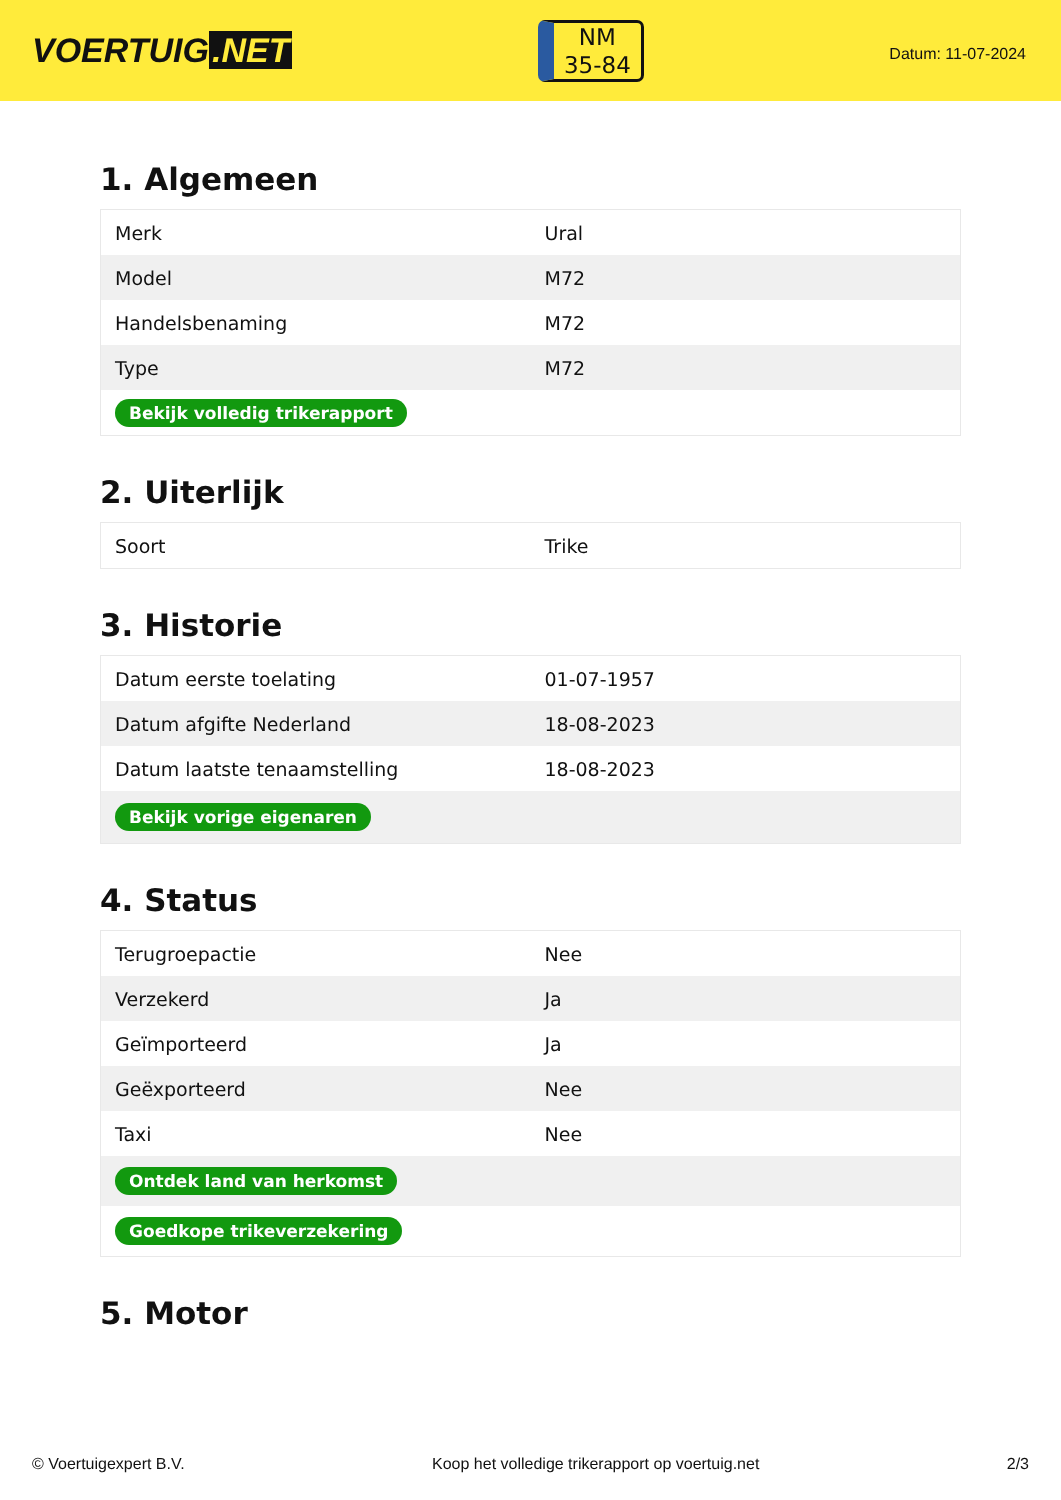VOERTUIG.NET
NM
35-84
Datum: 11-07-2024
1. Algemeen
| Merk | Ural |
| Model | M72 |
| Handelsbenaming | M72 |
| Type | M72 |
| Bekijk volledig trikerapport | |
2. Uiterlijk
| Soort | Trike |
3. Historie
| Datum eerste toelating | 01-07-1957 |
| Datum afgifte Nederland | 18-08-2023 |
| Datum laatste tenaamstelling | 18-08-2023 |
| Bekijk vorige eigenaren | |
4. Status
| Terugroepactie | Nee |
| Verzekerd | Ja |
| Geïmporteerd | Ja |
| Geëxporteerd | Nee |
| Taxi | Nee |
| Ontdek land van herkomst | |
| Goedkope trikeverzekering | |
5. Motor
© Voertuigexpert B.V. Koop het volledige trikerapport op voertuig.net 2/3